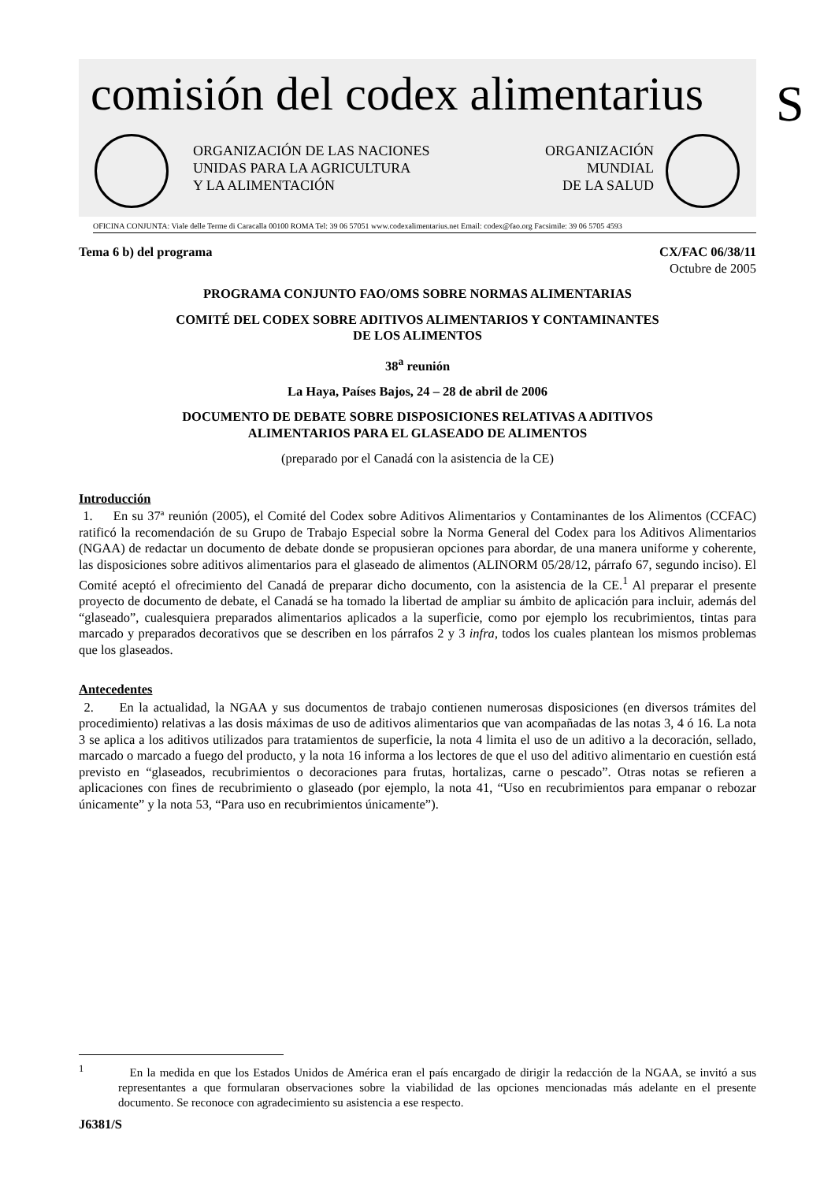comisión del codex alimentarius
S
ORGANIZACIÓN DE LAS NACIONES
UNIDAS PARA LA AGRICULTURA
Y LA ALIMENTACIÓN
ORGANIZACIÓN
MUNDIAL
DE LA SALUD
OFICINA CONJUNTA: Viale delle Terme di Caracalla 00100 ROMA Tel: 39 06 57051 www.codexalimentarius.net Email: codex@fao.org Facsimile: 39 06 5705 4593
Tema 6 b) del programa CX/FAC 06/38/11
Octubre de 2005
PROGRAMA CONJUNTO FAO/OMS SOBRE NORMAS ALIMENTARIAS
COMITÉ DEL CODEX SOBRE ADITIVOS ALIMENTARIOS Y CONTAMINANTES
DE LOS ALIMENTOS
38<sup>a</sup> reunión
La Haya, Países Bajos, 24 – 28 de abril de 2006
DOCUMENTO DE DEBATE SOBRE DISPOSICIONES RELATIVAS A ADITIVOS
ALIMENTARIOS PARA EL GLASEADO DE ALIMENTOS
(preparado por el Canadá con la asistencia de la CE)
Introducción
1. En su 37ª reunión (2005), el Comité del Codex sobre Aditivos Alimentarios y Contaminantes de los Alimentos (CCFAC) ratificó la recomendación de su Grupo de Trabajo Especial sobre la Norma General del Codex para los Aditivos Alimentarios (NGAA) de redactar un documento de debate donde se propusieran opciones para abordar, de una manera uniforme y coherente, las disposiciones sobre aditivos alimentarios para el glaseado de alimentos (ALINORM 05/28/12, párrafo 67, segundo inciso). El Comité aceptó el ofrecimiento del Canadá de preparar dicho documento, con la asistencia de la CE.<sup>1</sup> Al preparar el presente proyecto de documento de debate, el Canadá se ha tomado la libertad de ampliar su ámbito de aplicación para incluir, además del “glaseado”, cualesquiera preparados alimentarios aplicados a la superficie, como por ejemplo los recubrimientos, tintas para marcado y preparados decorativos que se describen en los párrafos 2 y 3 infra, todos los cuales plantean los mismos problemas que los glaseados.
Antecedentes
2. En la actualidad, la NGAA y sus documentos de trabajo contienen numerosas disposiciones (en diversos trámites del procedimiento) relativas a las dosis máximas de uso de aditivos alimentarios que van acompañadas de las notas 3, 4 ó 16. La nota 3 se aplica a los aditivos utilizados para tratamientos de superficie, la nota 4 limita el uso de un aditivo a la decoración, sellado, marcado o marcado a fuego del producto, y la nota 16 informa a los lectores de que el uso del aditivo alimentario en cuestión está previsto en “glaseados, recubrimientos o decoraciones para frutas, hortalizas, carne o pescado”. Otras notas se refieren a aplicaciones con fines de recubrimiento o glaseado (por ejemplo, la nota 41, “Uso en recubrimientos para empanar o rebozar únicamente” y la nota 53, “Para uso en recubrimientos únicamente”).
<sup>1</sup> En la medida en que los Estados Unidos de América eran el país encargado de dirigir la redacción de la NGAA, se invitó a sus representantes a que formularan observaciones sobre la viabilidad de las opciones mencionadas más adelante en el presente documento. Se reconoce con agradecimiento su asistencia a ese respecto.
J6381/S